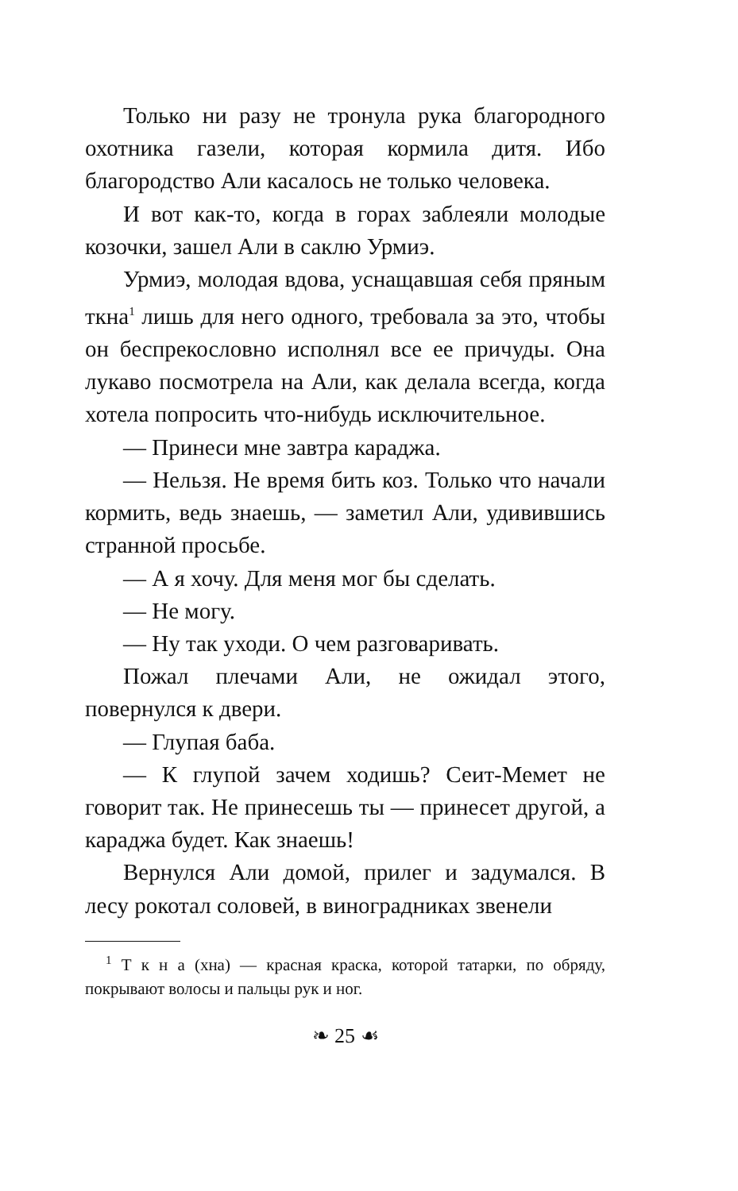Только ни разу не тронула рука благородного охотника газели, которая кормила дитя. Ибо благородство Али касалось не только человека.
И вот как-то, когда в горах заблеяли молодые козочки, зашел Али в саклю Урмиэ.
Урмиэ, молодая вдова, уснащавшая себя пряным ткна<sup>1</sup> лишь для него одного, требовала за это, чтобы он беспрекословно исполнял все ее причуды. Она лукаво посмотрела на Али, как делала всегда, когда хотела попросить что-нибудь исключительное.
— Принеси мне завтра караджа.
— Нельзя. Не время бить коз. Только что начали кормить, ведь знаешь, — заметил Али, удивившись странной просьбе.
— А я хочу. Для меня мог бы сделать.
— Не могу.
— Ну так уходи. О чем разговаривать.
Пожал плечами Али, не ожидал этого, повернулся к двери.
— Глупая баба.
— К глупой зачем ходишь? Сеит-Мемет не говорит так. Не принесешь ты — принесет другой, а караджа будет. Как знаешь!
Вернулся Али домой, прилег и задумался. В лесу рокотал соловей, в виноградниках звенели
<sup>1</sup> Т к н а (хна) — красная краска, которой татарки, по обряду, покрывают волосы и пальцы рук и ног.
❧ 25 ☙